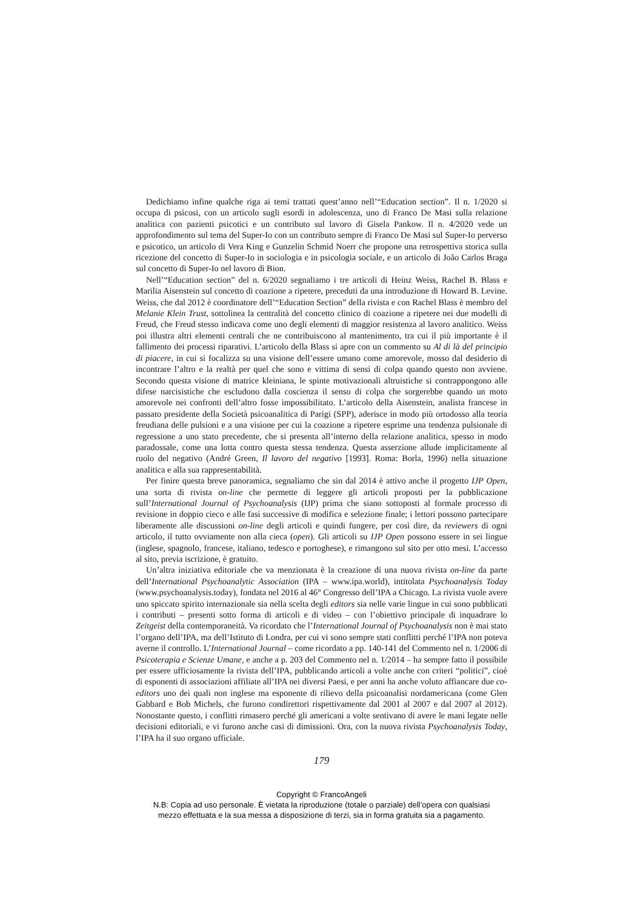Dedichiamo infine qualche riga ai temi trattati quest’anno nell’“Education section”. Il n. 1/2020 si occupa di psicosi, con un articolo sugli esordi in adolescenza, uno di Franco De Masi sulla relazione analitica con pazienti psicotici e un contributo sul lavoro di Gisela Pankow. Il n. 4/2020 vede un approfondimento sul tema del Super-Io con un contributo sempre di Franco De Masi sul Super-Io perverso e psicotico, un articolo di Vera King e Gunzelin Schmid Noerr che propone una retrospettiva storica sulla ricezione del concetto di Super-Io in sociologia e in psicologia sociale, e un articolo di João Carlos Braga sul concetto di Super-Io nel lavoro di Bion.
Nell’“Education section” del n. 6/2020 segnaliamo i tre articoli di Heinz Weiss, Rachel B. Blass e Marilia Aisenstein sul concetto di coazione a ripetere, preceduti da una introduzione di Howard B. Levine. Weiss, che dal 2012 è coordinatore dell’“Education Section” della rivista e con Rachel Blass è membro del Melanie Klein Trust, sottolinea la centralità del concetto clinico di coazione a ripetere nei due modelli di Freud, che Freud stesso indicava come uno degli elementi di maggior resistenza al lavoro analitico. Weiss poi illustra altri elementi centrali che ne contribuiscono al mantenimento, tra cui il più importante è il fallimento dei processi riparativi. L’articolo della Blass si apre con un commento su Al di là del principio di piacere, in cui si focalizza su una visione dell’essere umano come amorevole, mosso dal desiderio di incontrare l’altro e la realtà per quel che sono e vittima di sensi di colpa quando questo non avviene. Secondo questa visione di matrice kleiniana, le spinte motivazionali altruistiche si contrappongono alle difese narcisistiche che escludono dalla coscienza il senso di colpa che sorgerebbe quando un moto amorevole nei confronti dell’altro fosse impossibilitato. L’articolo della Aisenstein, analista francese in passato presidente della Società psicoanalitica di Parigi (SPP), aderisce in modo più ortodosso alla teoria freudiana delle pulsioni e a una visione per cui la coazione a ripetere esprime una tendenza pulsionale di regressione a uno stato precedente, che si presenta all’interno della relazione analitica, spesso in modo paradossale, come una lotta contro questa stessa tendenza. Questa asserzione allude implicitamente al ruolo del negativo (André Green, Il lavoro del negativo [1993]. Roma: Borla, 1996) nella situazione analitica e alla sua rappresentabilità.
Per finire questa breve panoramica, segnaliamo che sin dal 2014 è attivo anche il progetto IJP Open, una sorta di rivista on-line che permette di leggere gli articoli proposti per la pubblicazione sull’International Journal of Psychoanalysis (IJP) prima che siano sottoposti al formale processo di revisione in doppio cieco e alle fasi successive di modifica e selezione finale; i lettori possono partecipare liberamente alle discussioni on-line degli articoli e quindi fungere, per così dire, da reviewers di ogni articolo, il tutto ovviamente non alla cieca (open). Gli articoli su IJP Open possono essere in sei lingue (inglese, spagnolo, francese, italiano, tedesco e portoghese), e rimangono sul sito per otto mesi. L’accesso al sito, previa iscrizione, è gratuito.
Un’altra iniziativa editoriale che va menzionata è la creazione di una nuova rivista on-line da parte dell’International Psychoanalytic Association (IPA – www.ipa.world), intitolata Psychoanalysis Today (www.psychoanalysis.today), fondata nel 2016 al 46° Congresso dell’IPA a Chicago. La rivista vuole avere uno spiccato spirito internazionale sia nella scelta degli editors sia nelle varie lingue in cui sono pubblicati i contributi – presenti sotto forma di articoli e di video – con l’obiettivo principale di inquadrare lo Zeitgeist della contemporaneità. Va ricordato che l’International Journal of Psychoanalysis non è mai stato l’organo dell’IPA, ma dell’Istituto di Londra, per cui vi sono sempre stati conflitti perché l’IPA non poteva averne il controllo. L’International Journal – come ricordato a pp. 140-141 del Commento nel n. 1/2006 di Psicoterapia e Scienze Umane, e anche a p. 203 del Commento nel n. 1/2014 – ha sempre fatto il possibile per essere ufficiosamente la rivista dell’IPA, pubblicando articoli a volte anche con criteri “politici”, cioè di esponenti di associazioni affiliate all’IPA nei diversi Paesi, e per anni ha anche voluto affiancare due co-editors uno dei quali non inglese ma esponente di rilievo della psicoanalisi nordamericana (come Glen Gabbard e Bob Michels, che furono condirettori rispettivamente dal 2001 al 2007 e dal 2007 al 2012). Nonostante questo, i conflitti rimasero perché gli americani a volte sentivano di avere le mani legate nelle decisioni editoriali, e vi furono anche casi di dimissioni. Ora, con la nuova rivista Psychoanalysis Today, l’IPA ha il suo organo ufficiale.
179
Copyright © FrancoAngeli
N.B: Copia ad uso personale. È vietata la riproduzione (totale o parziale) dell’opera con qualsiasi
mezzo effettuata e la sua messa a disposizione di terzi, sia in forma gratuita sia a pagamento.